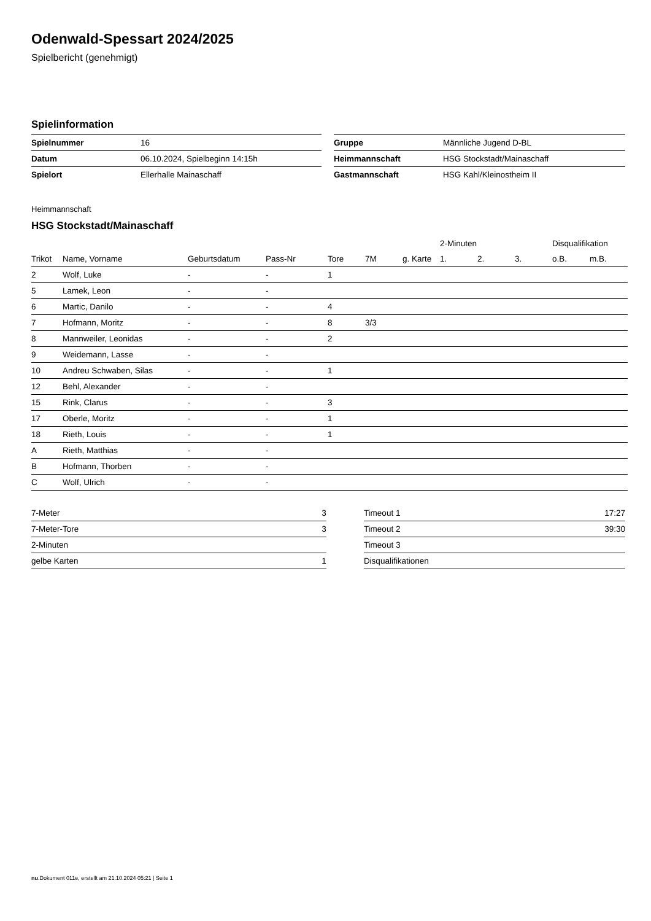Odenwald-Spessart 2024/2025
Spielbericht (genehmigt)
Spielinformation
| Spielnummer | 16 |
| Datum | 06.10.2024, Spielbeginn 14:15h |
| Spielort | Ellerhalle Mainaschaff |
| Gruppe | Männliche Jugend D-BL |
| Heimmannschaft | HSG Stockstadt/Mainaschaff |
| Gastmannschaft | HSG Kahl/Kleinostheim II |
Heimmannschaft
HSG Stockstadt/Mainaschaff
| | | | | | | | 2-Minuten | | | Disqualifikation | |
| --- | --- | --- | --- | --- | --- | --- | --- | --- | --- | --- | --- |
| Trikot | Name, Vorname | Geburtsdatum | Pass-Nr | Tore | 7M | g. Karte | 1. | 2. | 3. | o.B. | m.B. |
| 2 | Wolf, Luke | - | - | 1 | | | | | | | |
| 5 | Lamek, Leon | - | - | | | | | | | | |
| 6 | Martic, Danilo | - | - | 4 | | | | | | | |
| 7 | Hofmann, Moritz | - | - | 8 | 3/3 | | | | | | |
| 8 | Mannweiler, Leonidas | - | - | 2 | | | | | | | |
| 9 | Weidemann, Lasse | - | - | | | | | | | | |
| 10 | Andreu Schwaben, Silas | - | - | 1 | | | | | | | |
| 12 | Behl, Alexander | - | - | | | | | | | | |
| 15 | Rink, Clarus | - | - | 3 | | | | | | | |
| 17 | Oberle, Moritz | - | - | 1 | | | | | | | |
| 18 | Rieth, Louis | - | - | 1 | | | | | | | |
| A | Rieth, Matthias | - | - | | | | | | | | |
| B | Hofmann, Thorben | - | - | | | | | | | | |
| C | Wolf, Ulrich | - | - | | | | | | | | |
| 7-Meter | 3 |
| 7-Meter-Tore | 3 |
| 2-Minuten | |
| gelbe Karten | 1 |
| Timeout 1 | 17:27 |
| Timeout 2 | 39:30 |
| Timeout 3 | |
| Disqualifikationen | |
nu.Dokument 011e, erstellt am 21.10.2024 05:21 | Seite 1